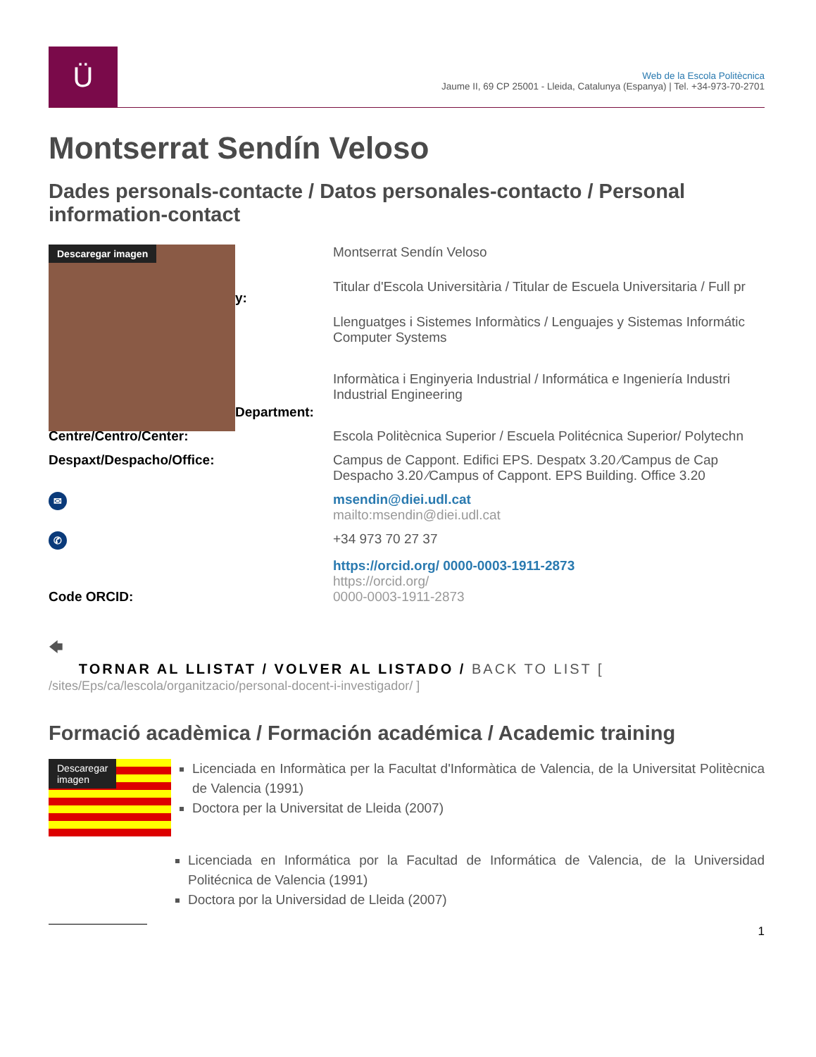Ü
Web de la Escola Politècnica
Jaume II, 69 CP 25001 - Lleida, Catalunya (Espanya) | Tel. +34-973-70-2701
Montserrat Sendín Veloso
Dades personals-contacte / Datos personales-contacto / Personal information-contact
| Descaregar imagen y: Department: | Montserrat Sendín Veloso |
| | Titular d'Escola Universitària / Titular de Escuela Universitaria / Full pr |
| | Llenguatges i Sistemes Informàtics / Lenguajes y Sistemas Informátic Computer Systems |
| | Informàtica i Enginyeria Industrial / Informática e Ingeniería Industri Industrial Engineering |
| Centre/Centro/Center: | Escola Politècnica Superior / Escuela Politécnica Superior/ Polytechn |
| Despaxt/Despacho/Office: | Campus de Cappont. Edifici EPS. Despatx 3.20 ∕Campus de Cap Despacho 3.20 ∕Campus of Cappont. EPS Building. Office 3.20 |
| ✉ | msendin@diei.udl.cat mailto:msendin@diei.udl.cat |
| ✆ | +34 973 70 27 37 |
| Code ORCID: | https://orcid.org/ 0000-0003-1911-2873 https://orcid.org/ 0000-0003-1911-2873 |
🡄
TORNAR AL LLISTAT / VOLVER AL LISTADO / BACK TO LIST [
/sites/Eps/ca/lescola/organitzacio/personal-docent-i-investigador/ ]
Formació acadèmica / Formación académica / Academic training
Descaregar
imagen
Licenciada en Informàtica per la Facultat d'Informàtica de Valencia, de la Universitat Politècnica de Valencia (1991)
Doctora per la Universitat de Lleida (2007)
Licenciada en Informática por la Facultad de Informática de Valencia, de la Universidad Politécnica de Valencia (1991)
Doctora por la Universidad de Lleida (2007)
1